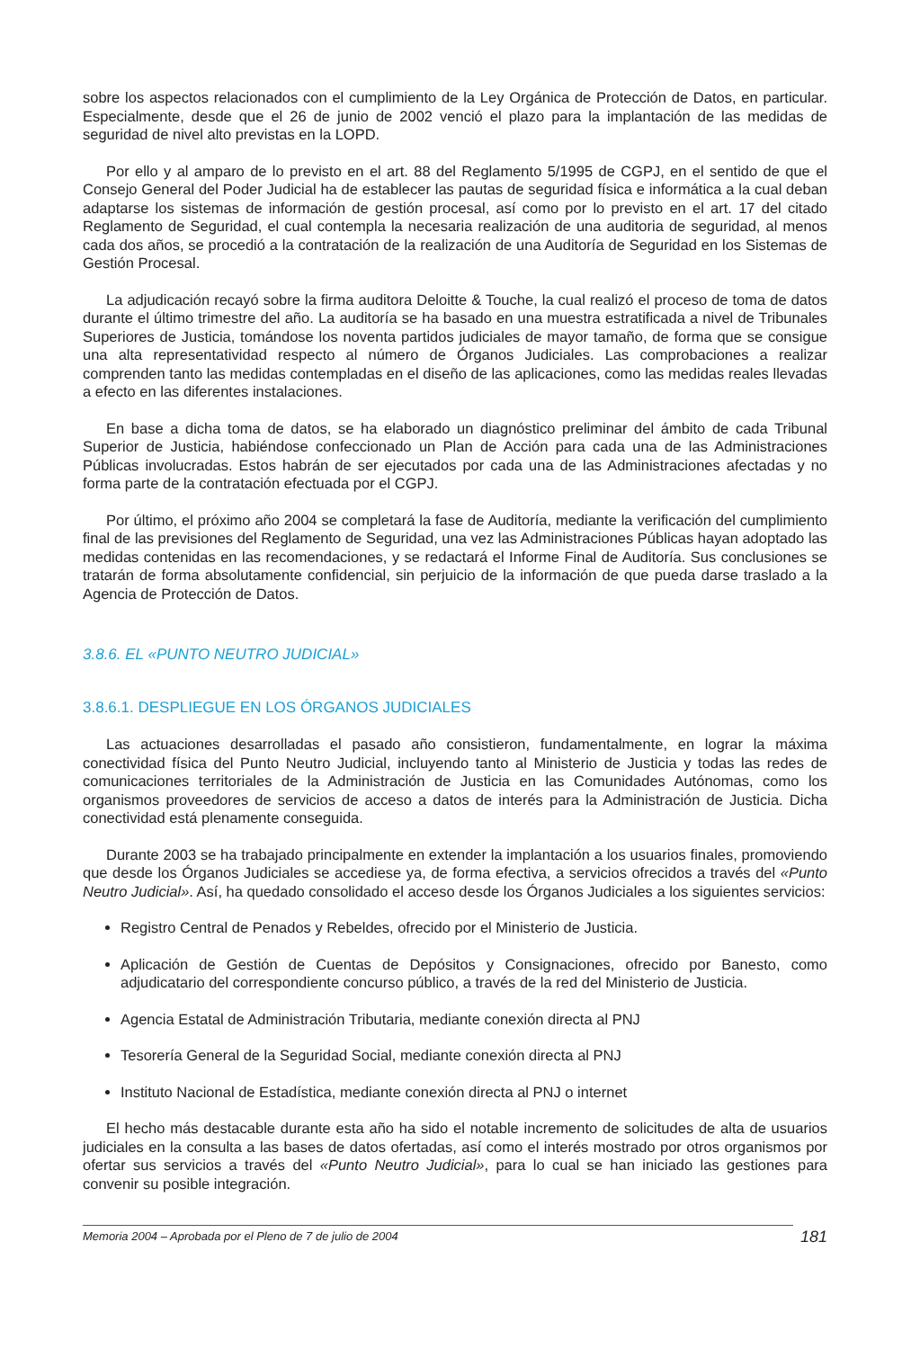sobre los aspectos relacionados con el cumplimiento de la Ley Orgánica de Protección de Datos, en particular. Especialmente, desde que el 26 de junio de 2002 venció el plazo para la implantación de las medidas de seguridad de nivel alto previstas en la LOPD.
Por ello y al amparo de lo previsto en el art. 88 del Reglamento 5/1995 de CGPJ, en el sentido de que el Consejo General del Poder Judicial ha de establecer las pautas de seguridad física e informática a la cual deban adaptarse los sistemas de información de gestión procesal, así como por lo previsto en el art. 17 del citado Reglamento de Seguridad, el cual contempla la necesaria realización de una auditoria de seguridad, al menos cada dos años, se procedió a la contratación de la realización de una Auditoría de Seguridad en los Sistemas de Gestión Procesal.
La adjudicación recayó sobre la firma auditora Deloitte & Touche, la cual realizó el proceso de toma de datos durante el último trimestre del año. La auditoría se ha basado en una muestra estratificada a nivel de Tribunales Superiores de Justicia, tomándose los noventa partidos judiciales de mayor tamaño, de forma que se consigue una alta representatividad respecto al número de Órganos Judiciales. Las comprobaciones a realizar comprenden tanto las medidas contempladas en el diseño de las aplicaciones, como las medidas reales llevadas a efecto en las diferentes instalaciones.
En base a dicha toma de datos, se ha elaborado un diagnóstico preliminar del ámbito de cada Tribunal Superior de Justicia, habiéndose confeccionado un Plan de Acción para cada una de las Administraciones Públicas involucradas. Estos habrán de ser ejecutados por cada una de las Administraciones afectadas y no forma parte de la contratación efectuada por el CGPJ.
Por último, el próximo año 2004 se completará la fase de Auditoría, mediante la verificación del cumplimiento final de las previsiones del Reglamento de Seguridad, una vez las Administraciones Públicas hayan adoptado las medidas contenidas en las recomendaciones, y se redactará el Informe Final de Auditoría. Sus conclusiones se tratarán de forma absolutamente confidencial, sin perjuicio de la información de que pueda darse traslado a la Agencia de Protección de Datos.
3.8.6. EL «PUNTO NEUTRO JUDICIAL»
3.8.6.1. DESPLIEGUE EN LOS ÓRGANOS JUDICIALES
Las actuaciones desarrolladas el pasado año consistieron, fundamentalmente, en lograr la máxima conectividad física del Punto Neutro Judicial, incluyendo tanto al Ministerio de Justicia y todas las redes de comunicaciones territoriales de la Administración de Justicia en las Comunidades Autónomas, como los organismos proveedores de servicios de acceso a datos de interés para la Administración de Justicia. Dicha conectividad está plenamente conseguida.
Durante 2003 se ha trabajado principalmente en extender la implantación a los usuarios finales, promoviendo que desde los Órganos Judiciales se accediese ya, de forma efectiva, a servicios ofrecidos a través del «Punto Neutro Judicial». Así, ha quedado consolidado el acceso desde los Órganos Judiciales a los siguientes servicios:
Registro Central de Penados y Rebeldes, ofrecido por el Ministerio de Justicia.
Aplicación de Gestión de Cuentas de Depósitos y Consignaciones, ofrecido por Banesto, como adjudicatario del correspondiente concurso público, a través de la red del Ministerio de Justicia.
Agencia Estatal de Administración Tributaria, mediante conexión directa al PNJ
Tesorería General de la Seguridad Social, mediante conexión directa al PNJ
Instituto Nacional de Estadística, mediante conexión directa al PNJ o internet
El hecho más destacable durante esta año ha sido el notable incremento de solicitudes de alta de usuarios judiciales en la consulta a las bases de datos ofertadas, así como el interés mostrado por otros organismos por ofertar sus servicios a través del «Punto Neutro Judicial», para lo cual se han iniciado las gestiones para convenir su posible integración.
Memoria 2004 – Aprobada por el Pleno de 7 de julio de 2004 181